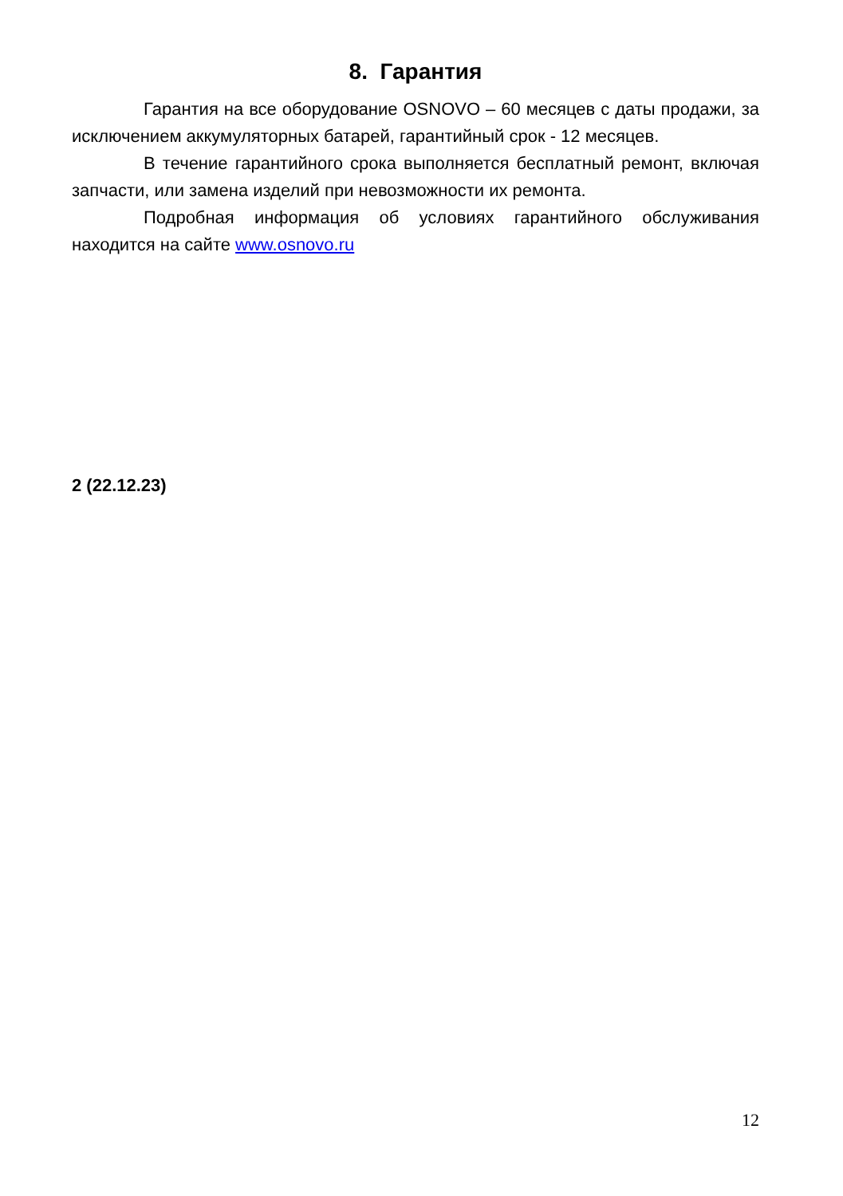8. Гарантия
Гарантия на все оборудование OSNOVO – 60 месяцев с даты продажи, за исключением аккумуляторных батарей, гарантийный срок - 12 месяцев.
В течение гарантийного срока выполняется бесплатный ремонт, включая запчасти, или замена изделий при невозможности их ремонта.
Подробная информация об условиях гарантийного обслуживания находится на сайте www.osnovo.ru
2 (22.12.23)
12